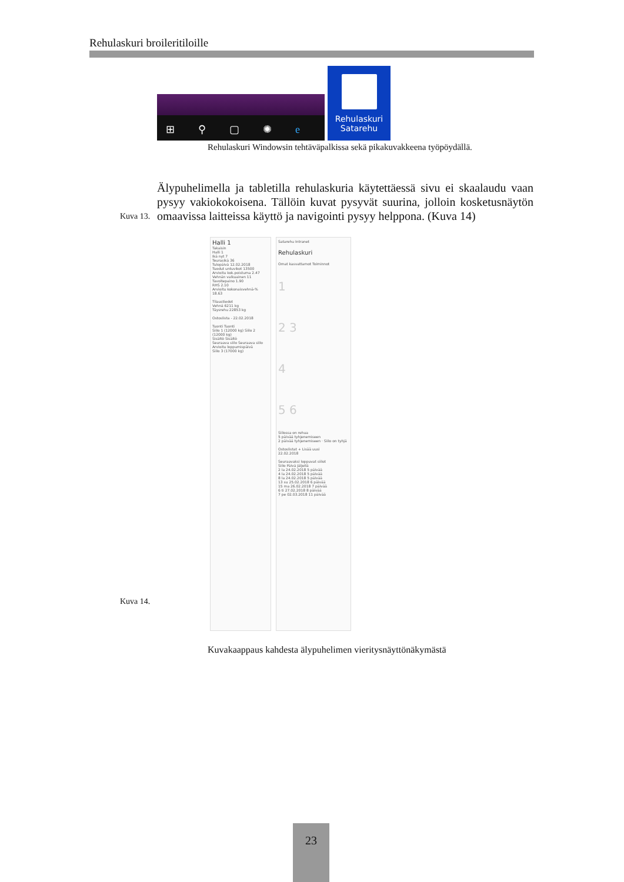Rehulaskuri broileritiloille
⊞ ⚲ ▢ ✺ e
Rehulaskuri
Satarehu
Rehulaskuri Windowsin tehtäväpalkissa sekä pikakuvakkeena työpöydällä.
Älypuhelimella ja tabletilla rehulaskuria käytettäessä sivu ei skaalaudu vaan pysyy vakiokokoisena. Tällöin kuvat pysyvät suurina, jolloin kosketusnäytön omaavissa laitteissa käyttö ja navigointi pysyy helppona. (Kuva 14)
Kuva 13.
Halli 1
Takaisin
Halli 1
Ikä nyt 7
Teurasikä 36
Tulopäivä 12.02.2018
Tuodut untuvikot 13500
Arvioitu kok.poistuma 2.47
Vehnän valkuainen 11
Tavoitepaino 1.90
RHS 2.10
Arvioitu kokonaisvehnä-% 18.63
Tilaustiedot
Vehnä 6211 kg
Täysrehu 22853 kg
Ostoslista - 22.02.2018
Tuonti Tuonti
Siilo 1 (12000 kg) Siilo 2 (12000 kg)
Sisältö Sisältö
Seuraava siilo Seuraava siilo
Arvioitu loppumispäivä
Siilo 3 (17000 kg)
Satarehu Intranet
Rehulaskuri
Omat kasvattamot Toiminnot
1
2 3
4
5 6
Siilossa on rehua
5 päivää tyhjenemiseen
2 päivää tyhjenemiseen · Siilo on tyhjä
Ostoslistat + Lisää uusi
22.02.2018
Seuraavaksi loppuvat siilot
Siilo Päivä Jäljellä
2 la 24.02.2018 5 päivää
4 la 24.02.2018 5 päivää
8 la 24.02.2018 5 päivää
13 su 25.02.2018 6 päivää
15 ma 26.02.2018 7 päivää
6 ti 27.02.2018 8 päivää
7 pe 02.03.2018 11 päivää
Kuva 14.
Kuvakaappaus kahdesta älypuhelimen vieritysnäyttönäkymästä
23